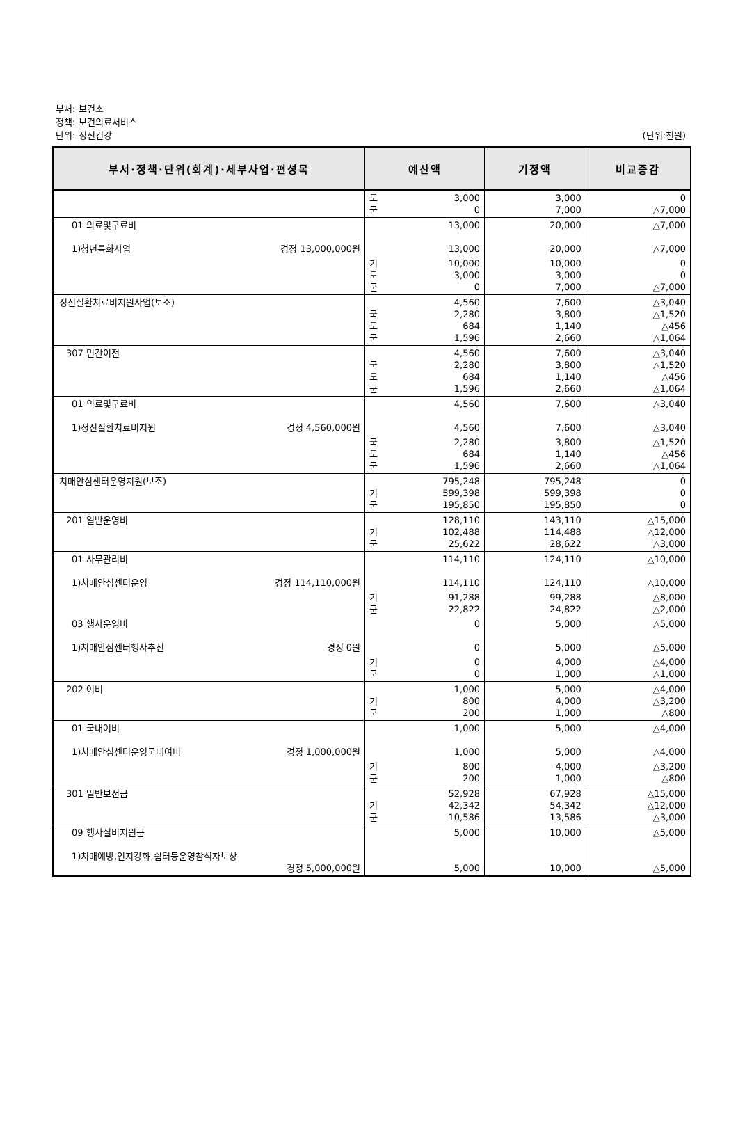부서: 보건소
정책: 보건의료서비스
단위: 정신건강
(단위:천원)
| 부서·정책·단위(회계)·세부사업·편성목 | 예산액 | 기정액 | 비교증감 |
| --- | --- | --- | --- |
| | 도 3,000 군 0 | 3,000 7,000 | 0 △7,000 |
| 01 의료및구료비 1)청년특화사업 경정 13,000,000원 | 13,000 13,000 | 20,000 20,000 | △7,000 △7,000 |
| | 기 10,000 도 3,000 군 0 | 10,000 3,000 7,000 | 0 0 △7,000 |
| 정신질환치료비지원사업(보조) | 4,560 국 2,280 도 684 군 1,596 | 7,600 3,800 1,140 2,660 | △3,040 △1,520 △456 △1,064 |
| 307 민간이전 | 4,560 국 2,280 도 684 군 1,596 | 7,600 3,800 1,140 2,660 | △3,040 △1,520 △456 △1,064 |
| 01 의료및구료비 1)정신질환치료비지원 경정 4,560,000원 | 4,560 4,560 | 7,600 7,600 | △3,040 △3,040 |
| | 국 2,280 도 684 군 1,596 | 3,800 1,140 2,660 | △1,520 △456 △1,064 |
| 치매안심센터운영지원(보조) | 795,248 기 599,398 군 195,850 | 795,248 599,398 195,850 | 0 0 0 |
| 201 일반운영비 | 128,110 기 102,488 군 25,622 | 143,110 114,488 28,622 | △15,000 △12,000 △3,000 |
| 01 사무관리비 1)치매안심센터운영 경정 114,110,000원 | 114,110 114,110 | 124,110 124,110 | △10,000 △10,000 |
| | 기 91,288 군 22,822 | 99,288 24,822 | △8,000 △2,000 |
| 03 행사운영비 1)치매안심센터행사추진 경정 0원 | 0 0 | 5,000 5,000 | △5,000 △5,000 |
| | 기 0 군 0 | 4,000 1,000 | △4,000 △1,000 |
| 202 여비 | 1,000 기 800 군 200 | 5,000 4,000 1,000 | △4,000 △3,200 △800 |
| 01 국내여비 1)치매안심센터운영국내여비 경정 1,000,000원 | 1,000 1,000 | 5,000 5,000 | △4,000 △4,000 |
| | 기 800 군 200 | 4,000 1,000 | △3,200 △800 |
| 301 일반보전금 | 52,928 기 42,342 군 10,586 | 67,928 54,342 13,586 | △15,000 △12,000 △3,000 |
| 09 행사실비지원금 1)치매예방,인지강화,쉼터등운영참석자보상 경정 5,000,000원 | 5,000 5,000 | 10,000 10,000 | △5,000 △5,000 |